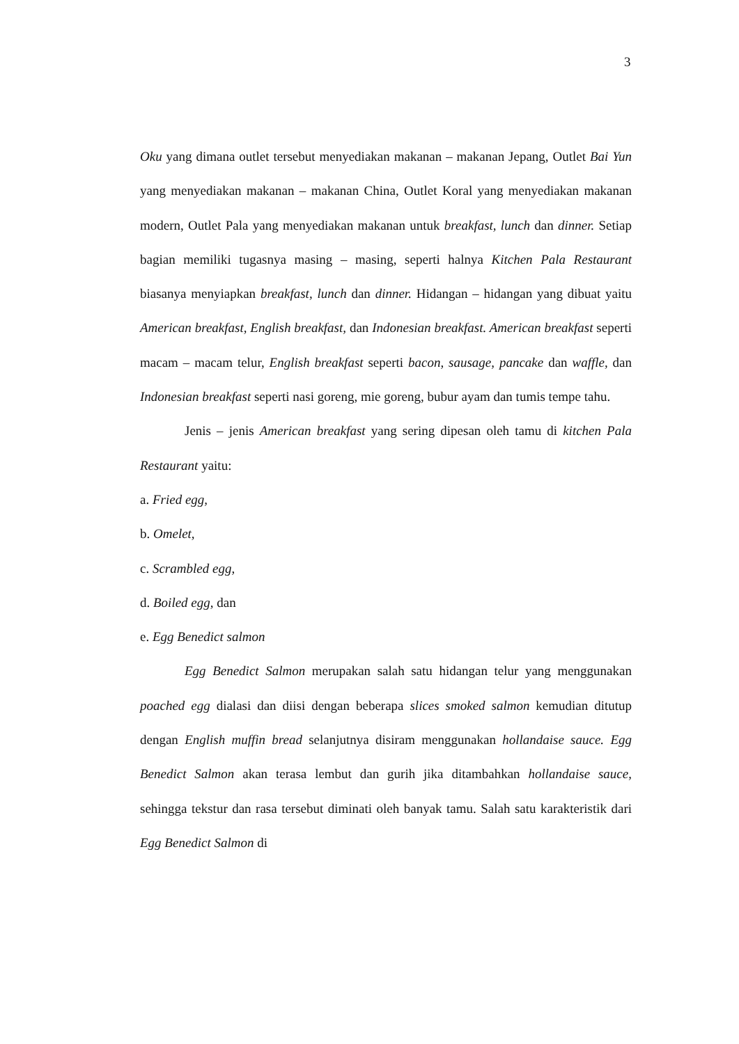3
Oku yang dimana outlet tersebut menyediakan makanan – makanan Jepang, Outlet Bai Yun yang menyediakan makanan – makanan China, Outlet Koral yang menyediakan makanan modern, Outlet Pala yang menyediakan makanan untuk breakfast, lunch dan dinner. Setiap bagian memiliki tugasnya masing – masing, seperti halnya Kitchen Pala Restaurant biasanya menyiapkan breakfast, lunch dan dinner. Hidangan – hidangan yang dibuat yaitu American breakfast, English breakfast, dan Indonesian breakfast. American breakfast seperti macam – macam telur, English breakfast seperti bacon, sausage, pancake dan waffle, dan Indonesian breakfast seperti nasi goreng, mie goreng, bubur ayam dan tumis tempe tahu.
Jenis – jenis American breakfast yang sering dipesan oleh tamu di kitchen Pala Restaurant yaitu:
a. Fried egg,
b. Omelet,
c. Scrambled egg,
d. Boiled egg, dan
e. Egg Benedict salmon
Egg Benedict Salmon merupakan salah satu hidangan telur yang menggunakan poached egg dialasi dan diisi dengan beberapa slices smoked salmon kemudian ditutup dengan English muffin bread selanjutnya disiram menggunakan hollandaise sauce. Egg Benedict Salmon akan terasa lembut dan gurih jika ditambahkan hollandaise sauce, sehingga tekstur dan rasa tersebut diminati oleh banyak tamu. Salah satu karakteristik dari Egg Benedict Salmon di